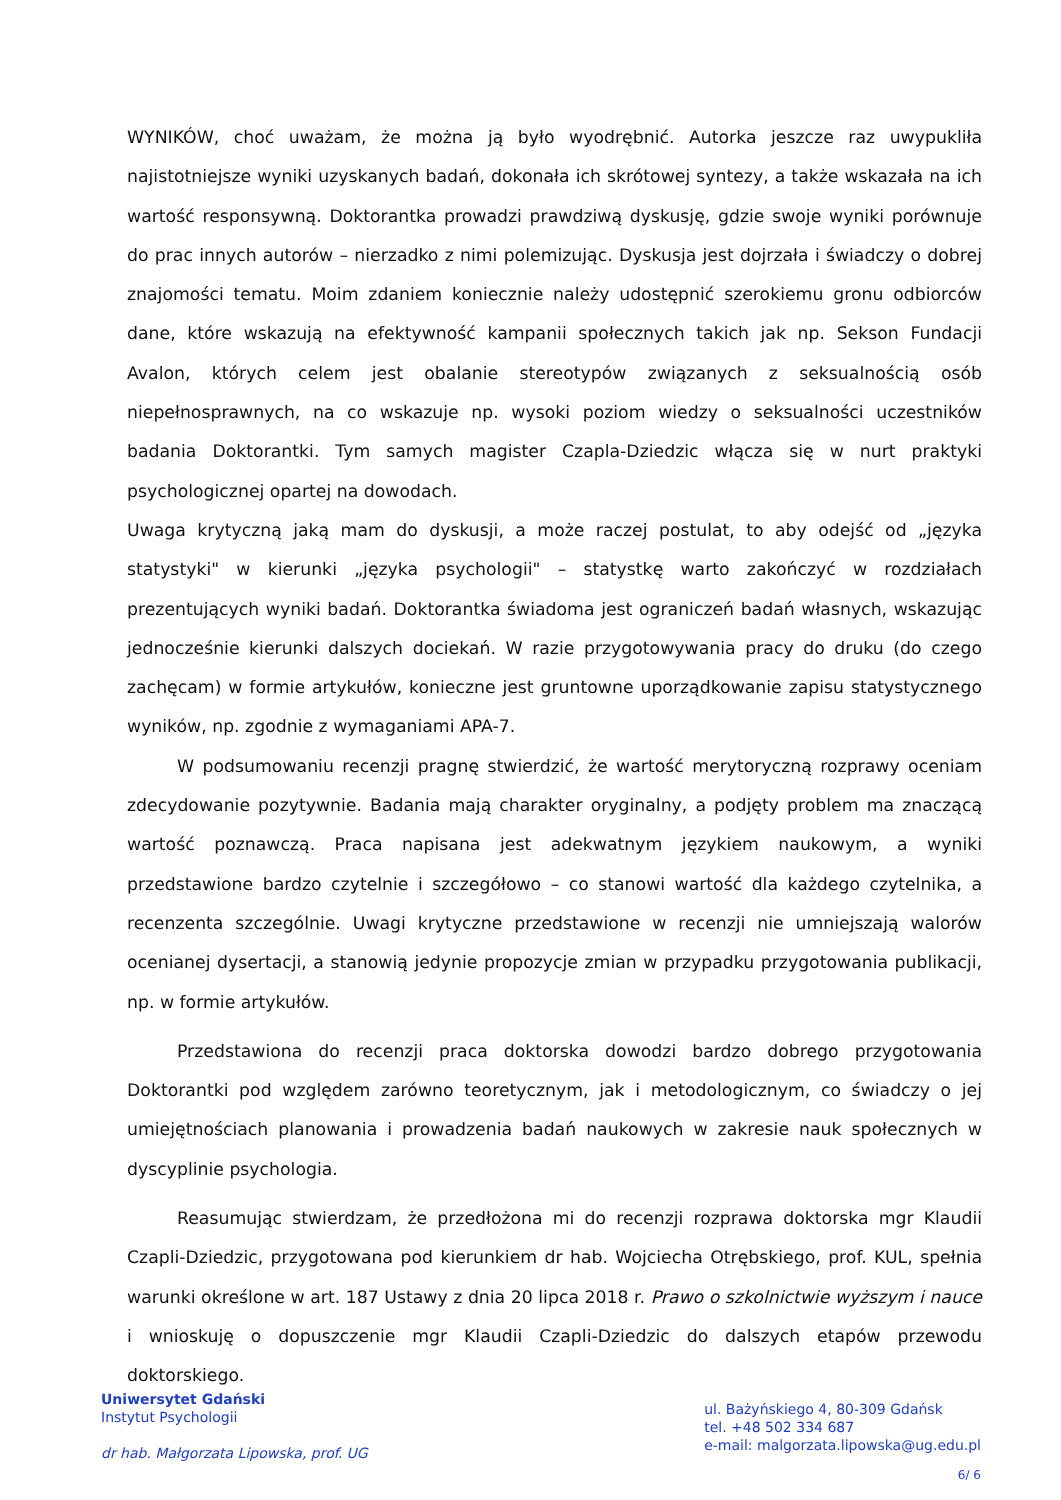WYNIKÓW, choć uważam, że można ją było wyodrębnić. Autorka jeszcze raz uwypukliła najistotniejsze wyniki uzyskanych badań, dokonała ich skrótowej syntezy, a także wskazała na ich wartość responsywną. Doktorantka prowadzi prawdziwą dyskusję, gdzie swoje wyniki porównuje do prac innych autorów – nierzadko z nimi polemizując. Dyskusja jest dojrzała i świadczy o dobrej znajomości tematu. Moim zdaniem koniecznie należy udostępnić szerokiemu gronu odbiorców dane, które wskazują na efektywność kampanii społecznych takich jak np. Sekson Fundacji Avalon, których celem jest obalanie stereotypów związanych z seksualnością osób niepełnosprawnych, na co wskazuje np. wysoki poziom wiedzy o seksualności uczestników badania Doktorantki. Tym samych magister Czapla-Dziedzic włącza się w nurt praktyki psychologicznej opartej na dowodach.
Uwaga krytyczną jaką mam do dyskusji, a może raczej postulat, to aby odejść od „języka statystyki" w kierunki „języka psychologii" – statystkę warto zakończyć w rozdziałach prezentujących wyniki badań. Doktorantka świadoma jest ograniczeń badań własnych, wskazując jednocześnie kierunki dalszych dociekań. W razie przygotowywania pracy do druku (do czego zachęcam) w formie artykułów, konieczne jest gruntowne uporządkowanie zapisu statystycznego wyników, np. zgodnie z wymaganiami APA-7.
W podsumowaniu recenzji pragnę stwierdzić, że wartość merytoryczną rozprawy oceniam zdecydowanie pozytywnie. Badania mają charakter oryginalny, a podjęty problem ma znaczącą wartość poznawczą. Praca napisana jest adekwatnym językiem naukowym, a wyniki przedstawione bardzo czytelnie i szczegółowo – co stanowi wartość dla każdego czytelnika, a recenzenta szczególnie. Uwagi krytyczne przedstawione w recenzji nie umniejszają walorów ocenianej dysertacji, a stanowią jedynie propozycje zmian w przypadku przygotowania publikacji, np. w formie artykułów.
Przedstawiona do recenzji praca doktorska dowodzi bardzo dobrego przygotowania Doktorantki pod względem zarówno teoretycznym, jak i metodologicznym, co świadczy o jej umiejętnościach planowania i prowadzenia badań naukowych w zakresie nauk społecznych w dyscyplinie psychologia.
Reasumując stwierdzam, że przedłożona mi do recenzji rozprawa doktorska mgr Klaudii Czapli-Dziedzic, przygotowana pod kierunkiem dr hab. Wojciecha Otrębskiego, prof. KUL, spełnia warunki określone w art. 187 Ustawy z dnia 20 lipca 2018 r. Prawo o szkolnictwie wyższym i nauce i wnioskuję o dopuszczenie mgr Klaudii Czapli-Dziedzic do dalszych etapów przewodu doktorskiego.
Uniwersytet Gdański
Instytut Psychologii
dr hab. Małgorzata Lipowska, prof. UG
ul. Bażyńskiego 4, 80-309 Gdańsk
tel. +48 502 334 687
e-mail: malgorzata.lipowska@ug.edu.pl
6/ 6